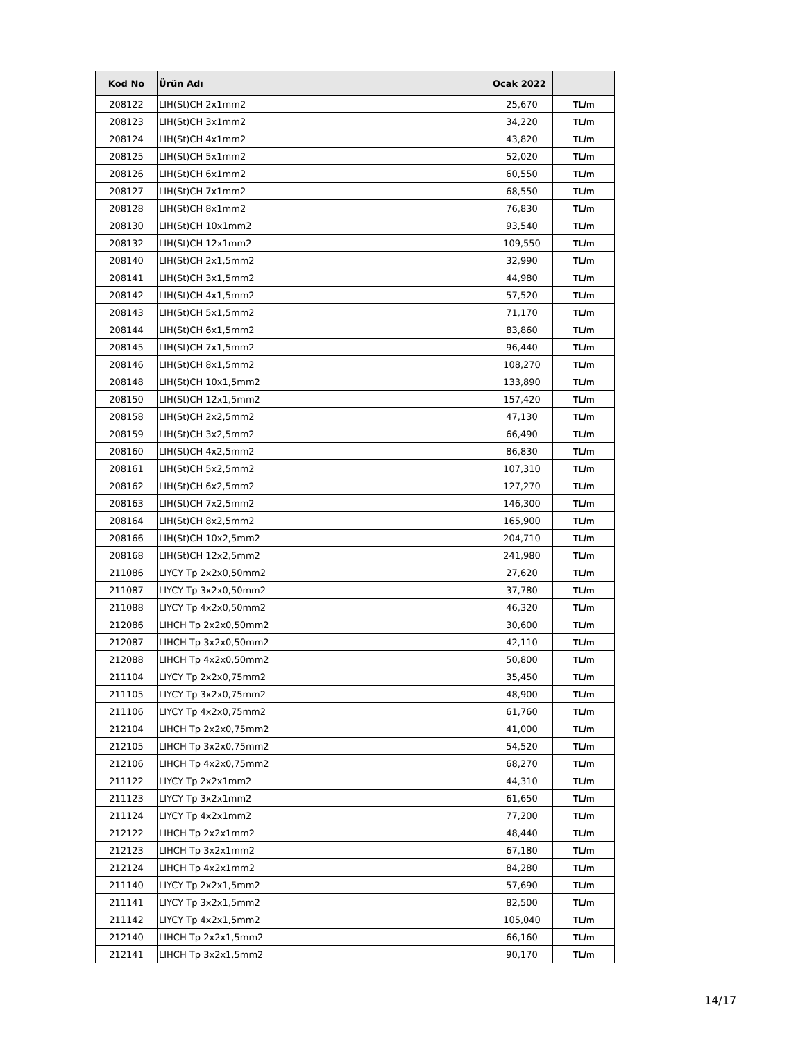| Kod No | Ürün Adı | Ocak 2022 | |
| --- | --- | --- | --- |
| 208122 | LIH(St)CH 2x1mm2 | 25,670 | TL/m |
| 208123 | LIH(St)CH 3x1mm2 | 34,220 | TL/m |
| 208124 | LIH(St)CH 4x1mm2 | 43,820 | TL/m |
| 208125 | LIH(St)CH 5x1mm2 | 52,020 | TL/m |
| 208126 | LIH(St)CH 6x1mm2 | 60,550 | TL/m |
| 208127 | LIH(St)CH 7x1mm2 | 68,550 | TL/m |
| 208128 | LIH(St)CH 8x1mm2 | 76,830 | TL/m |
| 208130 | LIH(St)CH 10x1mm2 | 93,540 | TL/m |
| 208132 | LIH(St)CH 12x1mm2 | 109,550 | TL/m |
| 208140 | LIH(St)CH 2x1,5mm2 | 32,990 | TL/m |
| 208141 | LIH(St)CH 3x1,5mm2 | 44,980 | TL/m |
| 208142 | LIH(St)CH 4x1,5mm2 | 57,520 | TL/m |
| 208143 | LIH(St)CH 5x1,5mm2 | 71,170 | TL/m |
| 208144 | LIH(St)CH 6x1,5mm2 | 83,860 | TL/m |
| 208145 | LIH(St)CH 7x1,5mm2 | 96,440 | TL/m |
| 208146 | LIH(St)CH 8x1,5mm2 | 108,270 | TL/m |
| 208148 | LIH(St)CH 10x1,5mm2 | 133,890 | TL/m |
| 208150 | LIH(St)CH 12x1,5mm2 | 157,420 | TL/m |
| 208158 | LIH(St)CH 2x2,5mm2 | 47,130 | TL/m |
| 208159 | LIH(St)CH 3x2,5mm2 | 66,490 | TL/m |
| 208160 | LIH(St)CH 4x2,5mm2 | 86,830 | TL/m |
| 208161 | LIH(St)CH 5x2,5mm2 | 107,310 | TL/m |
| 208162 | LIH(St)CH 6x2,5mm2 | 127,270 | TL/m |
| 208163 | LIH(St)CH 7x2,5mm2 | 146,300 | TL/m |
| 208164 | LIH(St)CH 8x2,5mm2 | 165,900 | TL/m |
| 208166 | LIH(St)CH 10x2,5mm2 | 204,710 | TL/m |
| 208168 | LIH(St)CH 12x2,5mm2 | 241,980 | TL/m |
| 211086 | LIYCY Tp 2x2x0,50mm2 | 27,620 | TL/m |
| 211087 | LIYCY Tp 3x2x0,50mm2 | 37,780 | TL/m |
| 211088 | LIYCY Tp 4x2x0,50mm2 | 46,320 | TL/m |
| 212086 | LIHCH Tp 2x2x0,50mm2 | 30,600 | TL/m |
| 212087 | LIHCH Tp 3x2x0,50mm2 | 42,110 | TL/m |
| 212088 | LIHCH Tp 4x2x0,50mm2 | 50,800 | TL/m |
| 211104 | LIYCY Tp 2x2x0,75mm2 | 35,450 | TL/m |
| 211105 | LIYCY Tp 3x2x0,75mm2 | 48,900 | TL/m |
| 211106 | LIYCY Tp 4x2x0,75mm2 | 61,760 | TL/m |
| 212104 | LIHCH Tp 2x2x0,75mm2 | 41,000 | TL/m |
| 212105 | LIHCH Tp 3x2x0,75mm2 | 54,520 | TL/m |
| 212106 | LIHCH Tp 4x2x0,75mm2 | 68,270 | TL/m |
| 211122 | LIYCY Tp 2x2x1mm2 | 44,310 | TL/m |
| 211123 | LIYCY Tp 3x2x1mm2 | 61,650 | TL/m |
| 211124 | LIYCY Tp 4x2x1mm2 | 77,200 | TL/m |
| 212122 | LIHCH Tp 2x2x1mm2 | 48,440 | TL/m |
| 212123 | LIHCH Tp 3x2x1mm2 | 67,180 | TL/m |
| 212124 | LIHCH Tp 4x2x1mm2 | 84,280 | TL/m |
| 211140 | LIYCY Tp 2x2x1,5mm2 | 57,690 | TL/m |
| 211141 | LIYCY Tp 3x2x1,5mm2 | 82,500 | TL/m |
| 211142 | LIYCY Tp 4x2x1,5mm2 | 105,040 | TL/m |
| 212140 | LIHCH Tp 2x2x1,5mm2 | 66,160 | TL/m |
| 212141 | LIHCH Tp 3x2x1,5mm2 | 90,170 | TL/m |
14/17